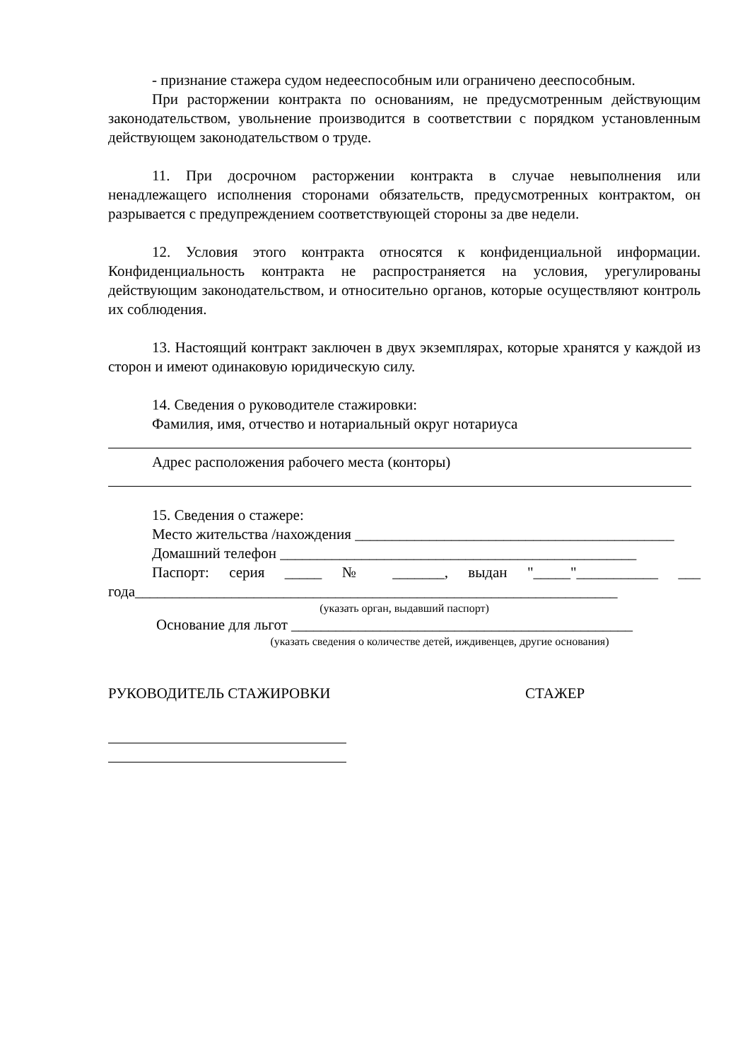- признание стажера судом недееспособным или ограничено дееспособным.
При расторжении контракта по основаниям, не предусмотренным действующим законодательством, увольнение производится в соответствии с порядком установленным действующем законодательством о труде.
11. При досрочном расторжении контракта в случае невыполнения или ненадлежащего исполнения сторонами обязательств, предусмотренных контрактом, он разрывается с предупреждением соответствующей стороны за две недели.
12. Условия этого контракта относятся к конфиденциальной информации. Конфиденциальность контракта не распространяется на условия, урегулированы действующим законодательством, и относительно органов, которые осуществляют контроль их соблюдения.
13. Настоящий контракт заключен в двух экземплярах, которые хранятся у каждой из сторон и имеют одинаковую юридическую силу.
14. Сведения о руководителе стажировки:
Фамилия, имя, отчество и нотариальный округ нотариуса
Адрес расположения рабочего места (конторы)
15. Сведения о стажере:
Место жительства /нахождения ___________________________________________
Домашний телефон ________________________________________________
Паспорт: серия _____ № _______, выдан "_____"___________ ___ года_________________________________________________________________
(указать орган, выдавший паспорт)
Основание для льгот ______________________________________________
(указать сведения о количестве детей, иждивенцев, другие основания)
РУКОВОДИТЕЛЬ СТАЖИРОВКИ СТАЖЕР